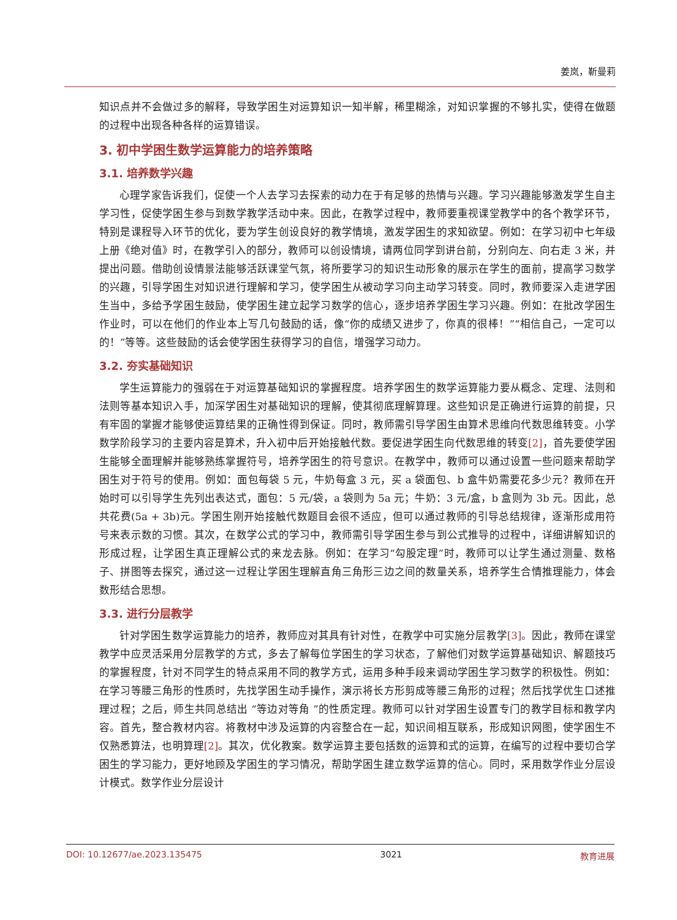姜岚，靳曼莉
知识点并不会做过多的解释，导致学困生对运算知识一知半解，稀里糊涂，对知识掌握的不够扎实，使得在做题的过程中出现各种各样的运算错误。
3. 初中学困生数学运算能力的培养策略
3.1. 培养数学兴趣
心理学家告诉我们，促使一个人去学习去探索的动力在于有足够的热情与兴趣。学习兴趣能够激发学生自主学习性，促使学困生参与到数学教学活动中来。因此，在教学过程中，教师要重视课堂教学中的各个教学环节，特别是课程导入环节的优化，要为学生创设良好的教学情境，激发学困生的求知欲望。例如：在学习初中七年级上册《绝对值》时，在教学引入的部分，教师可以创设情境，请两位同学到讲台前，分别向左、向右走 3 米，并提出问题。借助创设情景法能够活跃课堂气氛，将所要学习的知识生动形象的展示在学生的面前，提高学习数学的兴趣，引导学困生对知识进行理解和学习，使学困生从被动学习向主动学习转变。同时，教师要深入走进学困生当中，多给予学困生鼓励，使学困生建立起学习数学的信心，逐步培养学困生学习兴趣。例如：在批改学困生作业时，可以在他们的作业本上写几句鼓励的话，像“你的成绩又进步了，你真的很棒！”“相信自己，一定可以的！”等等。这些鼓励的话会使学困生获得学习的自信，增强学习动力。
3.2. 夯实基础知识
学生运算能力的强弱在于对运算基础知识的掌握程度。培养学困生的数学运算能力要从概念、定理、法则和法则等基本知识入手，加深学困生对基础知识的理解，使其彻底理解算理。这些知识是正确进行运算的前提，只有牢固的掌握才能够使运算结果的正确性得到保证。同时，教师需引导学困生由算术思维向代数思维转变。小学数学阶段学习的主要内容是算术，升入初中后开始接触代数。要促进学困生向代数思维的转变[2]，首先要使学困生能够全面理解并能够熟练掌握符号，培养学困生的符号意识。在教学中，教师可以通过设置一些问题来帮助学困生对于符号的使用。例如：面包每袋 5 元，牛奶每盒 3 元，买 a 袋面包、b 盒牛奶需要花多少元？教师在开始时可以引导学生先列出表达式，面包：5 元/袋，a 袋则为 5a 元；牛奶：3 元/盒，b 盒则为 3b 元。因此，总共花费(5a + 3b)元。学困生刚开始接触代数题目会很不适应，但可以通过教师的引导总结规律，逐渐形成用符号来表示数的习惯。其次，在数学公式的学习中，教师需引导学困生参与到公式推导的过程中，详细讲解知识的形成过程，让学困生真正理解公式的来龙去脉。例如：在学习“勾股定理”时，教师可以让学生通过测量、数格子、拼图等去探究，通过这一过程让学困生理解直角三角形三边之间的数量关系，培养学生合情推理能力，体会数形结合思想。
3.3. 进行分层教学
针对学困生数学运算能力的培养，教师应对其具有针对性，在教学中可实施分层教学[3]。因此，教师在课堂教学中应灵活采用分层教学的方式，多去了解每位学困生的学习状态，了解他们对数学运算基础知识、解题技巧的掌握程度，针对不同学生的特点采用不同的教学方式，运用多种手段来调动学困生学习数学的积极性。例如：在学习等腰三角形的性质时，先找学困生动手操作，演示将长方形剪成等腰三角形的过程；然后找学优生口述推理过程；之后，师生共同总结出 “等边对等角 ”的性质定理。教师可以针对学困生设置专门的教学目标和教学内容。首先，整合教材内容。将教材中涉及运算的内容整合在一起，知识间相互联系，形成知识网图，使学困生不仅熟悉算法，也明算理[2]。其次，优化教案。数学运算主要包括数的运算和式的运算，在编写的过程中要切合学困生的学习能力，更好地顾及学困生的学习情况，帮助学困生建立数学运算的信心。同时，采用数学作业分层设计模式。数学作业分层设计
DOI: 10.12677/ae.2023.135475 3021 教育进展